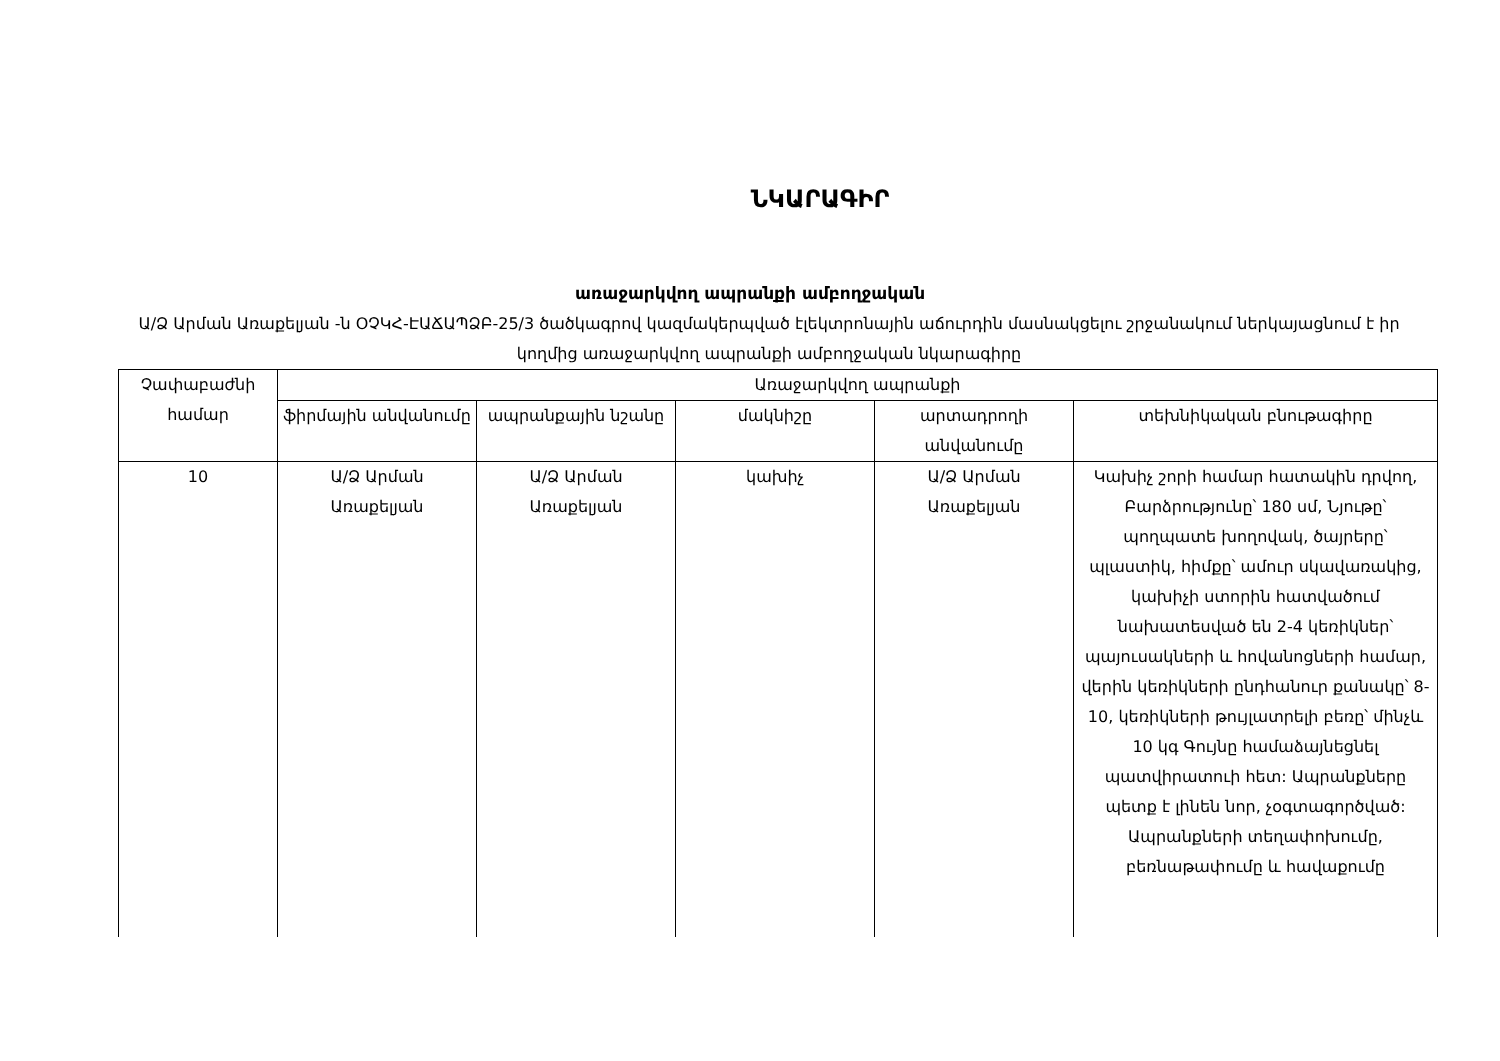ՆԿԱՐԱԳԻՐ
առաջարկվող ապրանքի ամբողջական
Ա/Ձ Արման Առաքելյան -ն ՕՉԿՀ-ԷԱՃԱՊՁԲ-25/3 ծածկագրով կազմակերպված էլեկտրոնային աճուրդին մասնակցելու շրջանակում ներկայացնում է իր կողմից առաջարկվող ապրանքի ամբողջական նկարագիրը
| Չափաբաժնի համար | Առաջարկվող ապրանքի | | | | |
| --- | --- | --- | --- | --- | --- |
| | ֆիրմային անվանումը | ապրանքային նշանը | մակնիշը | արտադրողի անվանումը | տեխնիկական բնութագիրը |
| 10 | Ա/Ձ Արման Առաքելյան | Ա/Ձ Արման Առաքելյան | կախիչ | Ա/Ձ Արման Առաքելյան | Կախիչ շորի համար հատակին դրվող, Բարձրությունը՝ 180 սմ, Նյութը՝ պողպատե խողովակ, ծայրերը՝ պլաստիկ, հիմքը՝ ամուր սկավառակից, կախիչի ստորին հատվածում նախատեսված են 2-4 կեռիկներ՝ պայուսակների և հովանոցների համար, վերին կեռիկների ընդհանուր քանակը՝ 8-10, կեռիկների թույլատրելի բեռը՝ մինչև 10 կգ Գույնը համաձայնեցնել պատվիրատուի հետ: Ապրանքները պետք է լինեն նոր, չօգտագործված: Ապրանքների տեղափոխումը, բեռնաթափումը և հավաքումը |